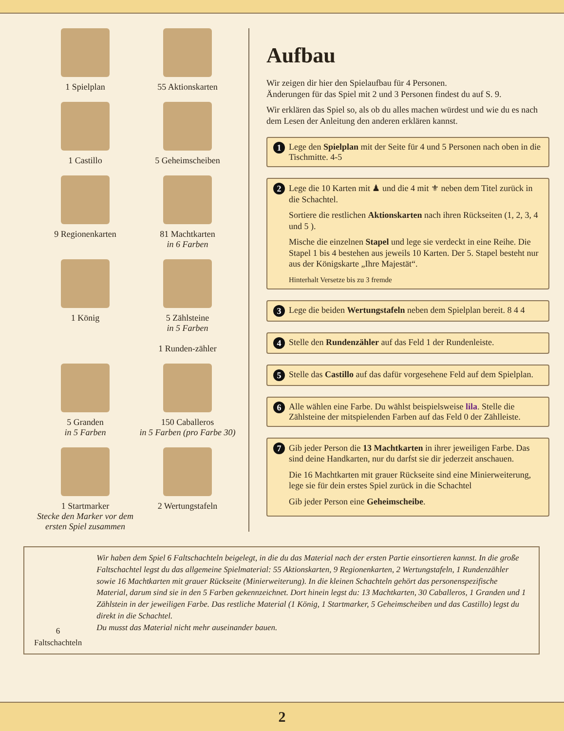1 Spielplan
55 Aktionskarten
1 Castillo
5 Geheimscheiben
9 Regionenkarten
81 Machtkarten
in 6 Farben
1 König
5 Zählsteine
in 5 Farben
1 Runden-zähler
5 Granden
in 5 Farben
150 Caballeros
in 5 Farben (pro Farbe 30)
1 Startmarker
Stecke den Marker vor dem ersten Spiel zusammen
2 Wertungstafeln
Aufbau
Wir zeigen dir hier den Spielaufbau für 4 Personen.
Änderungen für das Spiel mit 2 und 3 Personen findest du auf S. 9.
Wir erklären das Spiel so, als ob du alles machen würdest und wie du es nach dem Lesen der Anleitung den anderen erklären kannst.
1
Lege den Spielplan mit der Seite für 4 und 5 Personen nach oben in die Tischmitte. 4-5
2
Lege die 10 Karten mit ♟ und die 4 mit ⚜ neben dem Titel zurück in die Schachtel.
Sortiere die restlichen Aktionskarten nach ihren Rückseiten (1, 2, 3, 4 und 5 ).
Mische die einzelnen Stapel und lege sie verdeckt in eine Reihe. Die Stapel 1 bis 4 bestehen aus jeweils 10 Karten. Der 5. Stapel besteht nur aus der Königskarte „Ihre Majestät“.
Hinterhalt Versetze bis zu 3 fremde
3
Lege die beiden Wertungstafeln neben dem Spielplan bereit. 8 4 4
4
Stelle den Rundenzähler auf das Feld 1 der Rundenleiste.
5
Stelle das Castillo auf das dafür vorgesehene Feld auf dem Spielplan.
6
Alle wählen eine Farbe. Du wählst beispielsweise lila. Stelle die Zählsteine der mitspielenden Farben auf das Feld 0 der Zählleiste.
7
Gib jeder Person die 13 Machtkarten in ihrer jeweiligen Farbe. Das sind deine Handkarten, nur du darfst sie dir jederzeit anschauen.
Die 16 Machtkarten mit grauer Rückseite sind eine Minierweiterung, lege sie für dein erstes Spiel zurück in die Schachtel
Gib jeder Person eine Geheimscheibe.
6 Faltschachteln
Wir haben dem Spiel 6 Faltschachteln beigelegt, in die du das Material nach der ersten Partie einsortieren kannst. In die große Faltschachtel legst du das allgemeine Spielmaterial: 55 Aktions­karten, 9 Regionenkarten, 2 Wertungstafeln, 1 Rundenzähler sowie 16 Machtkarten mit grauer Rückseite (Minierweiterung). In die kleinen Schachteln gehört das personenspezifische Material, darum sind sie in den 5 Farben gekennzeichnet. Dort hinein legst du: 13 Machtkarten, 30 Caballeros, 1 Granden und 1 Zählstein in der jeweiligen Farbe. Das restliche Material (1 König, 1 Startmarker, 5 Geheimscheiben und das Castillo) legst du direkt in die Schachtel.
Du musst das Material nicht mehr auseinander bauen.
2